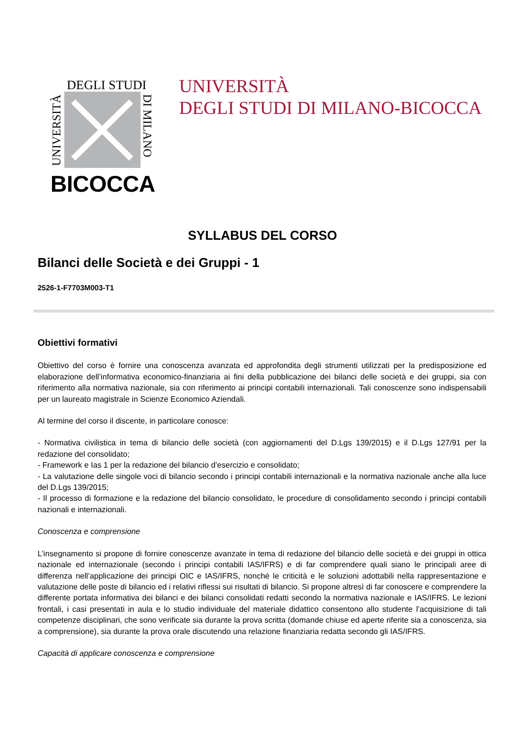DEGLI STUDI
BICOCCA
UNIVERSITÀ
DI MILANO
UNIVERSITÀ
DEGLI STUDI DI MILANO-BICOCCA
SYLLABUS DEL CORSO
Bilanci delle Società e dei Gruppi - 1
2526-1-F7703M003-T1
Obiettivi formativi
Obiettivo del corso è fornire una conoscenza avanzata ed approfondita degli strumenti utilizzati per la predisposizione ed elaborazione dell’informativa economico-finanziaria ai fini della pubblicazione dei bilanci delle società e dei gruppi, sia con riferimento alla normativa nazionale, sia con riferimento ai principi contabili internazionali. Tali conoscenze sono indispensabili per un laureato magistrale in Scienze Economico Aziendali.
Al termine del corso il discente, in particolare conosce:
- Normativa civilistica in tema di bilancio delle società (con aggiornamenti del D.Lgs 139/2015) e il D.Lgs 127/91 per la redazione del consolidato;
- Framework e Ias 1 per la redazione del bilancio d’esercizio e consolidato;
- La valutazione delle singole voci di bilancio secondo i principi contabili internazionali e la normativa nazionale anche alla luce del D.Lgs 139/2015;
- Il processo di formazione e la redazione del bilancio consolidato, le procedure di consolidamento secondo i principi contabili nazionali e internazionali.
Conoscenza e comprensione
L’insegnamento si propone di fornire conoscenze avanzate in tema di redazione del bilancio delle società e dei gruppi in ottica nazionale ed internazionale (secondo i principi contabili IAS/IFRS) e di far comprendere quali siano le principali aree di differenza nell’applicazione dei principi OIC e IAS/IFRS, nonché le criticità e le soluzioni adottabili nella rappresentazione e valutazione delle poste di bilancio ed i relativi riflessi sui risultati di bilancio. Si propone altresì di far conoscere e comprendere la differente portata informativa dei bilanci e dei bilanci consolidati redatti secondo la normativa nazionale e IAS/IFRS. Le lezioni frontali, i casi presentati in aula e lo studio individuale del materiale didattico consentono allo studente l’acquisizione di tali competenze disciplinari, che sono verificate sia durante la prova scritta (domande chiuse ed aperte riferite sia a conoscenza, sia a comprensione), sia durante la prova orale discutendo una relazione finanziaria redatta secondo gli IAS/IFRS.
Capacità di applicare conoscenza e comprensione